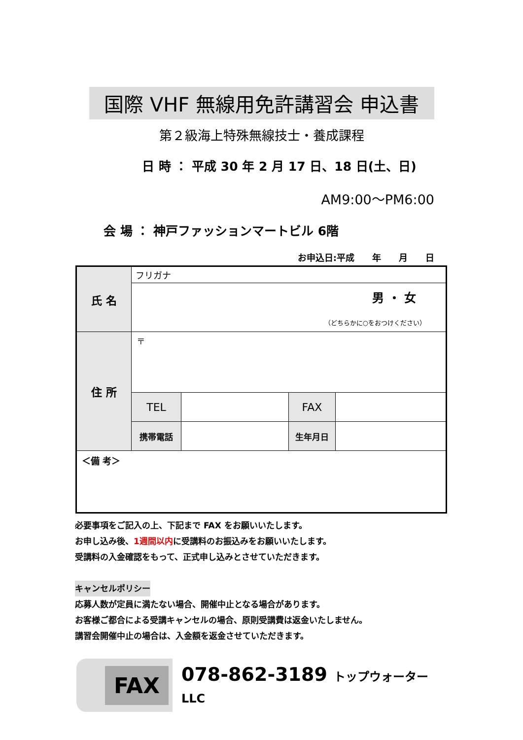国際 VHF 無線用免許講習会 申込書
第２級海上特殊無線技士・養成課程
日 時 ： 平成 30 年 2 月 17 日、18 日(土、日)
AM9:00～PM6:00
会 場 ： 神戸ファッションマートビル 6階
お申込日:平成　　年　　月　　日
| 氏 名 | フリガナ | | | |
| | 男 ・ 女 （どちらかに○をおつけください） | | | |
| 住 所 | 〒 | | | |
| | TEL | | FAX | |
| | 携帯電話 | | 生年月日 | |
| ＜備 考＞ | | | | |
必要事項をご記入の上、下記まで FAX をお願いいたします。
お申し込み後、1週間以内に受講料のお振込みをお願いいたします。
受講料の入金確認をもって、正式申し込みとさせていただきます。
キャンセルポリシー
応募人数が定員に満たない場合、開催中止となる場合があります。
お客様ご都合による受講キャンセルの場合、原則受講費は返金いたしません。
講習会開催中止の場合は、入金額を返金させていただきます。
FAX 078-862-3189 トップウォーターLLC